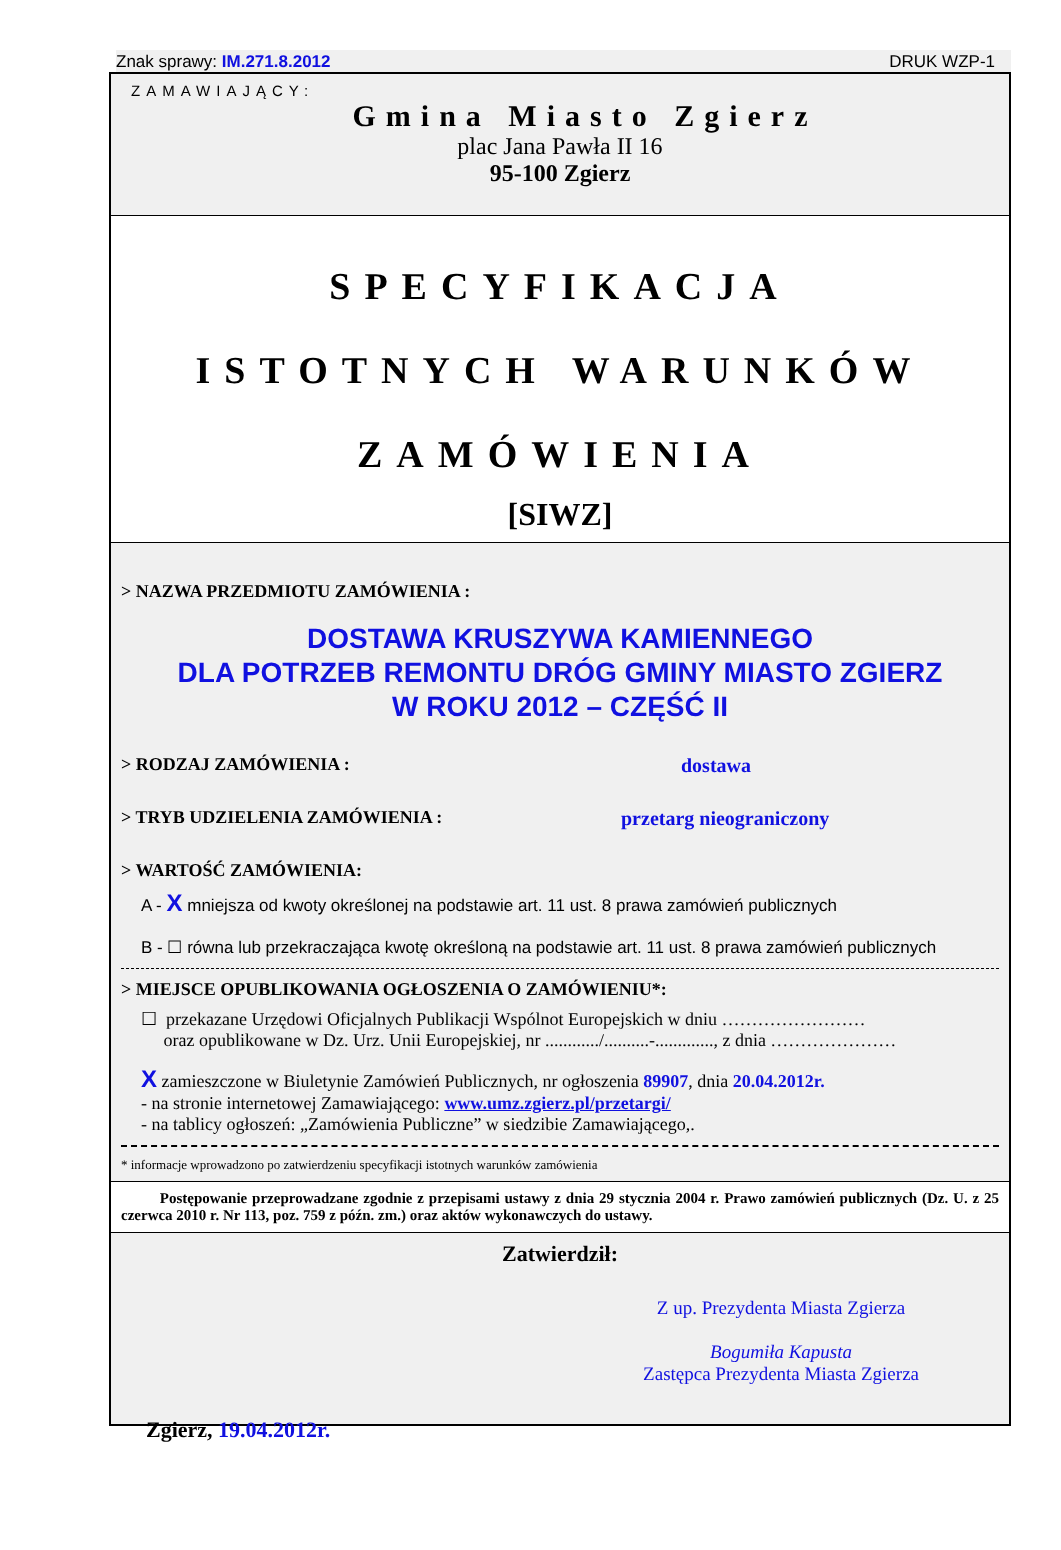Znak sprawy: IM.271.8.2012 DRUK WZP-1
ZAMAWIAJĄCY:
Gmina Miasto Zgierz
plac Jana Pawła II 16
95-100 Zgierz
SPECYFIKACJA
ISTOTNYCH WARUNKÓW
ZAMÓWIENIA
[SIWZ]
> NAZWA PRZEDMIOTU ZAMÓWIENIA :
DOSTAWA KRUSZYWA KAMIENNEGO
DLA POTRZEB REMONTU DRÓG GMINY MIASTO ZGIERZ
W ROKU 2012 – CZĘŚĆ II
> RODZAJ ZAMÓWIENIA : dostawa
> TRYB UDZIELENIA ZAMÓWIENIA : przetarg nieograniczony
> WARTOŚĆ ZAMÓWIENIA:
A - X mniejsza od kwoty określonej na podstawie art. 11 ust. 8 prawa zamówień publicznych
B - ☐ równa lub przekraczająca kwotę określoną na podstawie art. 11 ust. 8 prawa zamówień publicznych
> MIEJSCE OPUBLIKOWANIA OGŁOSZENIA O ZAMÓWIENIU*:
☐ przekazane Urzędowi Oficjalnych Publikacji Wspólnot Europejskich w dniu ……………………
oraz opublikowane w Dz. Urz. Unii Europejskiej, nr ............/..........-............., z dnia …………………
X zamieszczone w Biuletynie Zamówień Publicznych, nr ogłoszenia 89907, dnia 20.04.2012r.
- na stronie internetowej Zamawiającego: www.umz.zgierz.pl/przetargi/
- na tablicy ogłoszeń: „Zamówienia Publiczne” w siedzibie Zamawiającego,.
* informacje wprowadzono po zatwierdzeniu specyfikacji istotnych warunków zamówienia
Postępowanie przeprowadzane zgodnie z przepisami ustawy z dnia 29 stycznia 2004 r. Prawo zamówień publicznych (Dz. U. z 25 czerwca 2010 r. Nr 113, poz. 759 z późn. zm.) oraz aktów wykonawczych do ustawy.
Zatwierdził:
Zgierz, 19.04.2012r.
Z up. Prezydenta Miasta Zgierza
Bogumiła Kapusta
Zastępca Prezydenta Miasta Zgierza